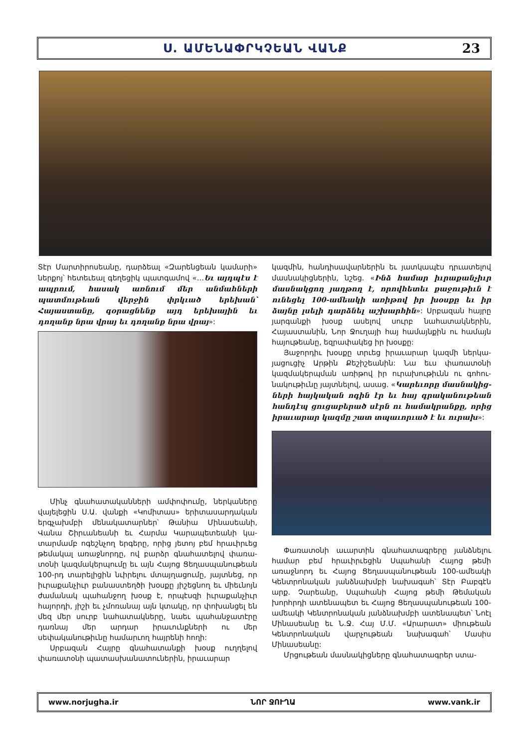Ս. ԱՄԵՆԱՓՐԿՉԵԱՆ ՎԱՆՔ 23
Տէր Մարտիրոսեանը, դարձեալ «Զարենցեան կամա­րի» ներքոյ՝ հետեւեալ գեղեցիկ պատգամով «…Եւ այդպէս է ապրում, հասակ առնում մեր անմահների պատմութեան վերջին փրկւած երեխան՝ Հայաստանը, գօրացնենք այդ երեխային եւ դողանք նրա վրայ եւ դո­ղանք նրա վրայ»:
Մինչ գնահատականների ամփոփումը, ներկաները վայելեցին Ս.Ա. վանքի «Կոմիտաս» երիտասարդական երգչախմբի մենակատարներ՝ Թանիա Մինասեանի, Վանա Շիրւանեանի եւ Հարմա Կարապետեանի կա­տարմամբ ոգեշնչող երգերը, որից յետոյ բեմ հրաւիրւեց թեմակալ առաջնորդը, ով բարձր գնահատելով փառա­տօնի կազմակերպումը եւ այն Հայոց Ցեղասպանու­թեան 100-րդ տարելիցին նւիրելու մտայղացումը, յայտ­նեց, որ իւրաքանչիւր բանաստեղծի խօսքը յիշեցնող եւ միեւնոյն ժամանակ պահանջող խօսք է, որպէսզի իւրա­քանչիւր հայորդի, յիշի եւ չմոռանայ այն կտակը, որ փո­խանցել են մեզ մեր սուրբ նահատակները, նաեւ պա­հանջատէրը դառնայ մեր արդար իրաւունքների ու մեր սեփականութիւնը համարւող հայրենի հողի:
Սրբազան Հայրը գնահատանքի խօսք ուղղելով փառատօնի պատասխանատուներին, իրաւարար
կազմին, հանդիսավարներին եւ յատկապէս դրւատելով մասնակիցներին, նշեց. «Ինձ համար իւրաքանչիւր մասնակցող յաղթող է, որովհետեւ քաջութիւն է ունե­ցել 100-ամեակի առիթով իր խօսքը եւ իր ձայնը լսելի դարձնել աշխարհին»: Սրբազան հայրը յարգանքի խօսք ասելով սուրբ նահատակներին, Հայաստանին, Նոր Ջուղայի հայ համայնքին ու համայն հայութեանը, եզրափակեց իր խօսքը:
Յաջորդիւ խօսքը տրւեց իրաւարար կազմի ներկա­յացուցիչ Արթին Քեշիշեանին: Նա եւս փառատօնի կազմակերպման առիթով իր ուրախութիւնն ու գոհու­նակութիւնը յայտնելով, ասաց. «Կարեւորը մասնակից­ների հայկական ոգին էր եւ հայ գրականութեան հան­դէպ ցուցաբերած սէրն ու համակրանքը, որից իրաւա­րար կազմը շատ տպաւորւած է եւ ուրախ»:
Փառատօնի աւարտին գնահատագրերը յանձնելու համար բեմ հրաւիրւեցին Սպահանի Հայոց թեմի առաջնորդ եւ Հայոց Ցեղասպանութեան 100-ամեակի Կենտրոնական յանձնախմբի նախագահ՝ Տէր Բաբգէն արք. Չարեանը, Սպահանի Հայոց թեմի Թեմական խորհրդի ատենապետ եւ Հայոց Ցեղասպանութեան 100-ամեակի Կենտրոնական յանձնախմբի ատենա­պետ՝ Նոէլ Մինասեանը եւ Ն.Ջ. Հայ Մ.Մ. «Արարատ» միութեան Կենտրոնական վարչութեան նախագահ՝ Մասիս Մինասեանը:
Մրցութեան մասնակիցները գնահատագրեր ստա-
www.norjugha.ir ՆՈՐ ՋՈՒՂԱ www.vank.ir